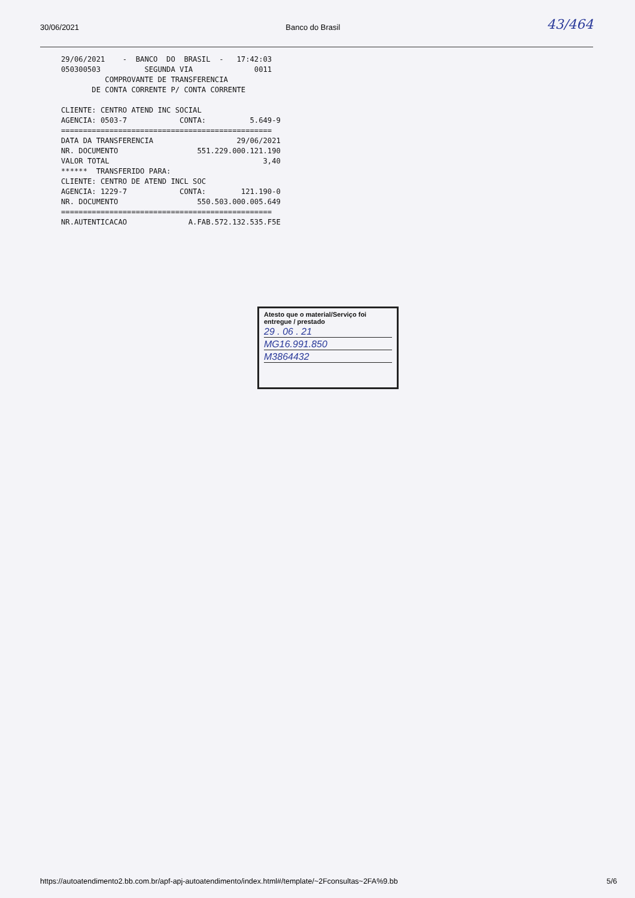30/06/2021 Banco do Brasil 43/464
29/06/2021    -  BANCO  DO  BRASIL  -   17:42:03
050300503          SEGUNDA VIA              0011
          COMPROVANTE DE TRANSFERENCIA
       DE CONTA CORRENTE P/ CONTA CORRENTE

CLIENTE: CENTRO ATEND INC SOCIAL
AGENCIA: 0503-7            CONTA:          5.649-9
================================================
DATA DA TRANSFERENCIA                   29/06/2021
NR. DOCUMENTO                  551.229.000.121.190
VALOR TOTAL                                   3,40
******  TRANSFERIDO PARA:
CLIENTE: CENTRO DE ATEND INCL SOC
AGENCIA: 1229-7            CONTA:        121.190-0
NR. DOCUMENTO                  550.503.000.005.649
================================================
NR.AUTENTICACAO              A.FAB.572.132.535.F5E
Atesto que o material/Serviço foi entregue / prestado
29 . 06 . 21
MG16.991.850
M3864432
https://autoatendimento2.bb.com.br/apf-apj-autoatendimento/index.html#/template/~2Fconsultas~2FA%9.bb 5/6